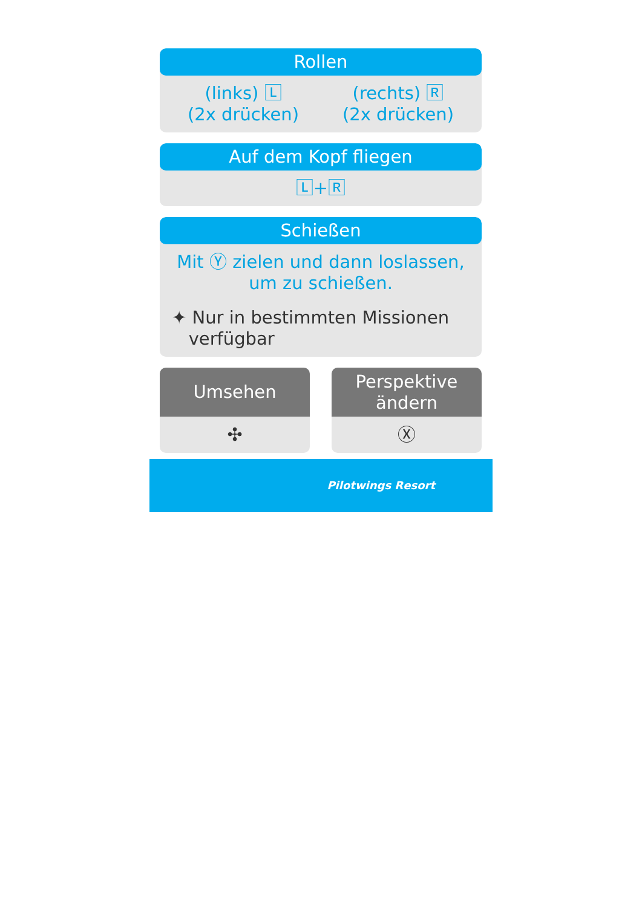Rollen
(links) 🄻
(2x drücken)
(rechts) 🅁
(2x drücken)
Auf dem Kopf fliegen
🄻+🅁
Schießen
Mit Ⓨ zielen und dann loslassen, um zu schießen.
✦ Nur in bestimmten Missionen
verfügbar
Umsehen
✣
Perspektive
ändern
Ⓧ
Pilotwings Resort